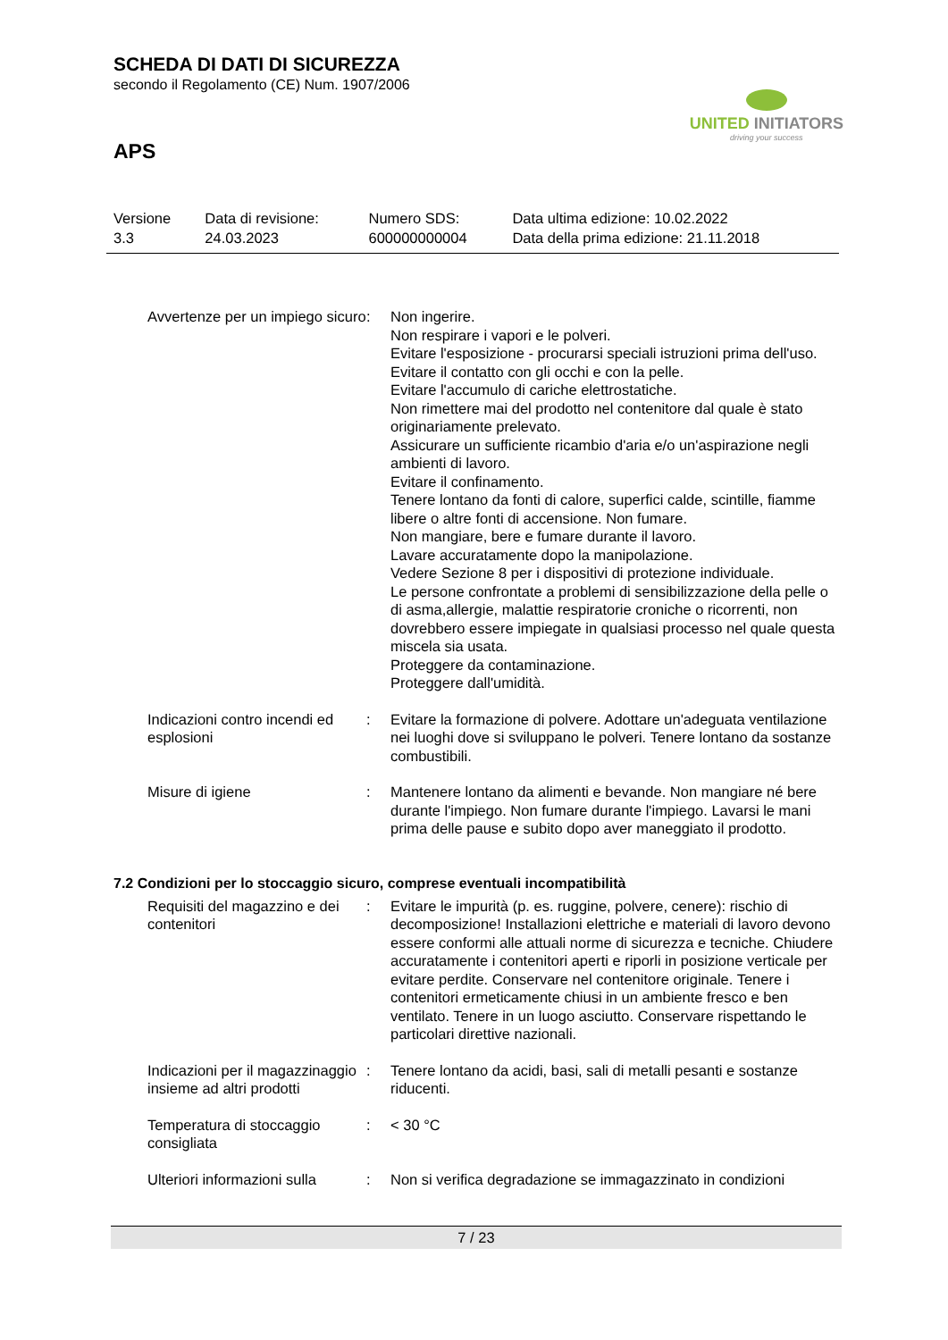SCHEDA DI DATI DI SICUREZZA
secondo il Regolamento (CE) Num. 1907/2006
UNITED INITIATORS
driving your success
APS
| Versione 3.3 | Data di revisione: 24.03.2023 | Numero SDS: 600000000004 | Data ultima edizione: 10.02.2022 Data della prima edizione: 21.11.2018 |
| Avvertenze per un impiego sicuro | : | Non ingerire. Non respirare i vapori e le polveri. Evitare l'esposizione - procurarsi speciali istruzioni prima dell'uso. Evitare il contatto con gli occhi e con la pelle. Evitare l'accumulo di cariche elettrostatiche. Non rimettere mai del prodotto nel contenitore dal quale è stato originariamente prelevato. Assicurare un sufficiente ricambio d'aria e/o un'aspirazione negli ambienti di lavoro. Evitare il confinamento. Tenere lontano da fonti di calore, superfici calde, scintille, fiamme libere o altre fonti di accensione. Non fumare. Non mangiare, bere e fumare durante il lavoro. Lavare accuratamente dopo la manipolazione. Vedere Sezione 8 per i dispositivi di protezione individuale. Le persone confrontate a problemi di sensibilizzazione della pelle o di asma,allergie, malattie respiratorie croniche o ricorrenti, non dovrebbero essere impiegate in qualsiasi processo nel quale questa miscela sia usata. Proteggere da contaminazione. Proteggere dall'umidità. |
| Indicazioni contro incendi ed esplosioni | : | Evitare la formazione di polvere. Adottare un'adeguata ventilazione nei luoghi dove si sviluppano le polveri. Tenere lontano da sostanze combustibili. |
| Misure di igiene | : | Mantenere lontano da alimenti e bevande. Non mangiare né bere durante l'impiego. Non fumare durante l'impiego. Lavarsi le mani prima delle pause e subito dopo aver maneggiato il prodotto. |
7.2 Condizioni per lo stoccaggio sicuro, comprese eventuali incompatibilità
| Requisiti del magazzino e dei contenitori | : | Evitare le impurità (p. es. ruggine, polvere, cenere): rischio di decomposizione! Installazioni elettriche e materiali di lavoro devono essere conformi alle attuali norme di sicurezza e tecniche. Chiudere accuratamente i contenitori aperti e riporli in posizione verticale per evitare perdite. Conservare nel contenitore originale. Tenere i contenitori ermeticamente chiusi in un ambiente fresco e ben ventilato. Tenere in un luogo asciutto. Conservare rispettando le particolari direttive nazionali. |
| Indicazioni per il magazzinaggio insieme ad altri prodotti | : | Tenere lontano da acidi, basi, sali di metalli pesanti e sostanze riducenti. |
| Temperatura di stoccaggio consigliata | : | < 30 °C |
| Ulteriori informazioni sulla | : | Non si verifica degradazione se immagazzinato in condizioni |
7 / 23